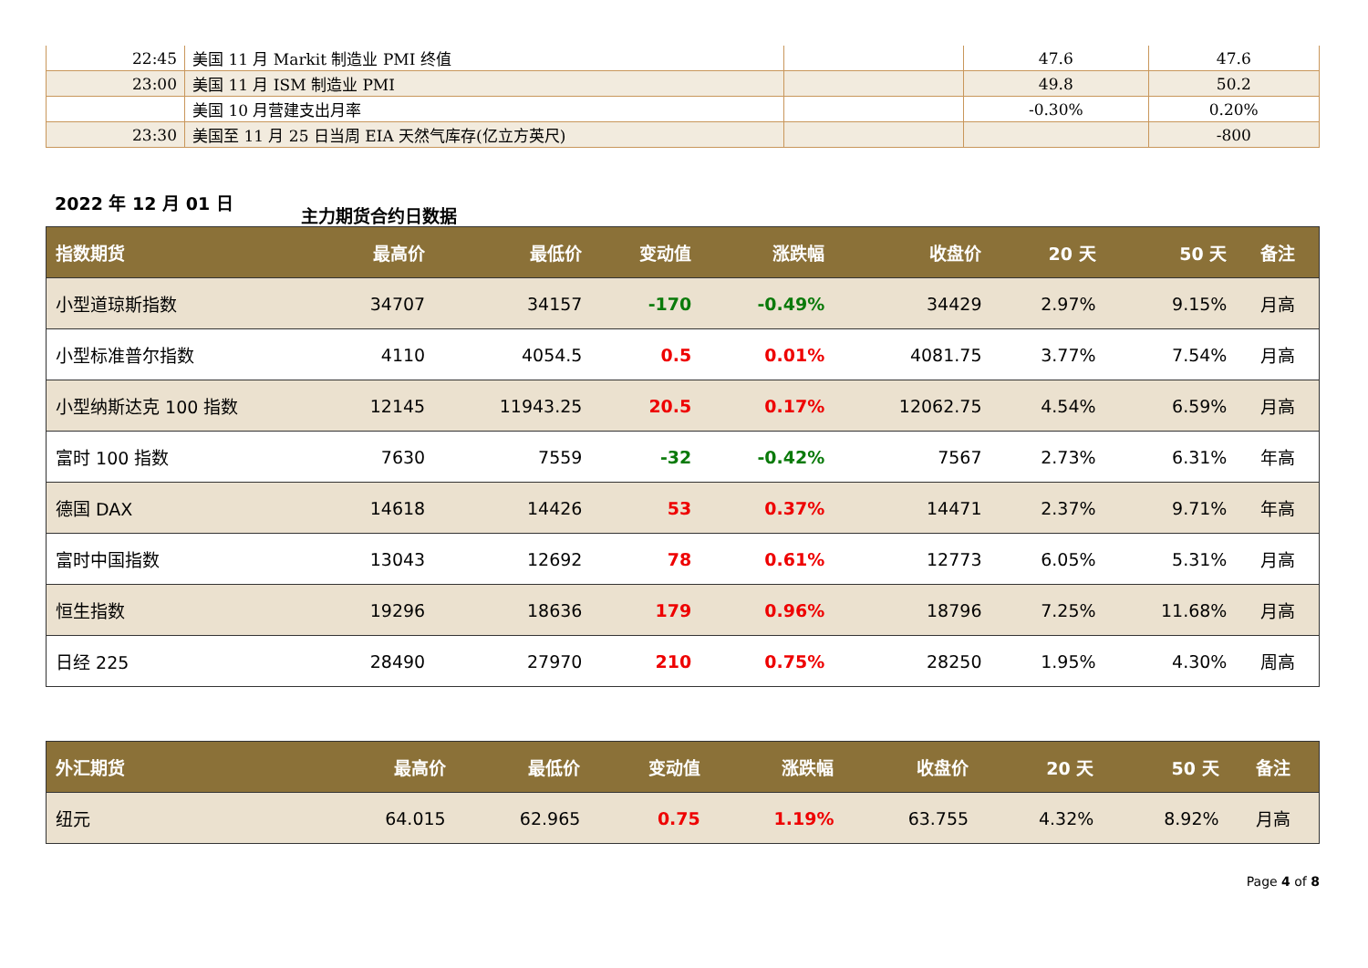| 22:45 | 美国 11 月 Markit 制造业 PMI 终值 | | 47.6 | 47.6 |
| 23:00 | 美国 11 月 ISM 制造业 PMI | | 49.8 | 50.2 |
| | 美国 10 月营建支出月率 | | -0.30% | 0.20% |
| 23:30 | 美国至 11 月 25 日当周 EIA 天然气库存(亿立方英尺) | | | -800 |
2022 年 12 月 01 日
主力期货合约日数据
| 指数期货 | 最高价 | 最低价 | 变动值 | 涨跌幅 | 收盘价 | 20 天 | 50 天 | 备注 |
| --- | --- | --- | --- | --- | --- | --- | --- | --- |
| 小型道琼斯指数 | 34707 | 34157 | -170 | -0.49% | 34429 | 2.97% | 9.15% | 月高 |
| 小型标准普尔指数 | 4110 | 4054.5 | 0.5 | 0.01% | 4081.75 | 3.77% | 7.54% | 月高 |
| 小型纳斯达克 100 指数 | 12145 | 11943.25 | 20.5 | 0.17% | 12062.75 | 4.54% | 6.59% | 月高 |
| 富时 100 指数 | 7630 | 7559 | -32 | -0.42% | 7567 | 2.73% | 6.31% | 年高 |
| 德国 DAX | 14618 | 14426 | 53 | 0.37% | 14471 | 2.37% | 9.71% | 年高 |
| 富时中国指数 | 13043 | 12692 | 78 | 0.61% | 12773 | 6.05% | 5.31% | 月高 |
| 恒生指数 | 19296 | 18636 | 179 | 0.96% | 18796 | 7.25% | 11.68% | 月高 |
| 日经 225 | 28490 | 27970 | 210 | 0.75% | 28250 | 1.95% | 4.30% | 周高 |
| 外汇期货 | 最高价 | 最低价 | 变动值 | 涨跌幅 | 收盘价 | 20 天 | 50 天 | 备注 |
| --- | --- | --- | --- | --- | --- | --- | --- | --- |
| 纽元 | 64.015 | 62.965 | 0.75 | 1.19% | 63.755 | 4.32% | 8.92% | 月高 |
Page 4 of 8